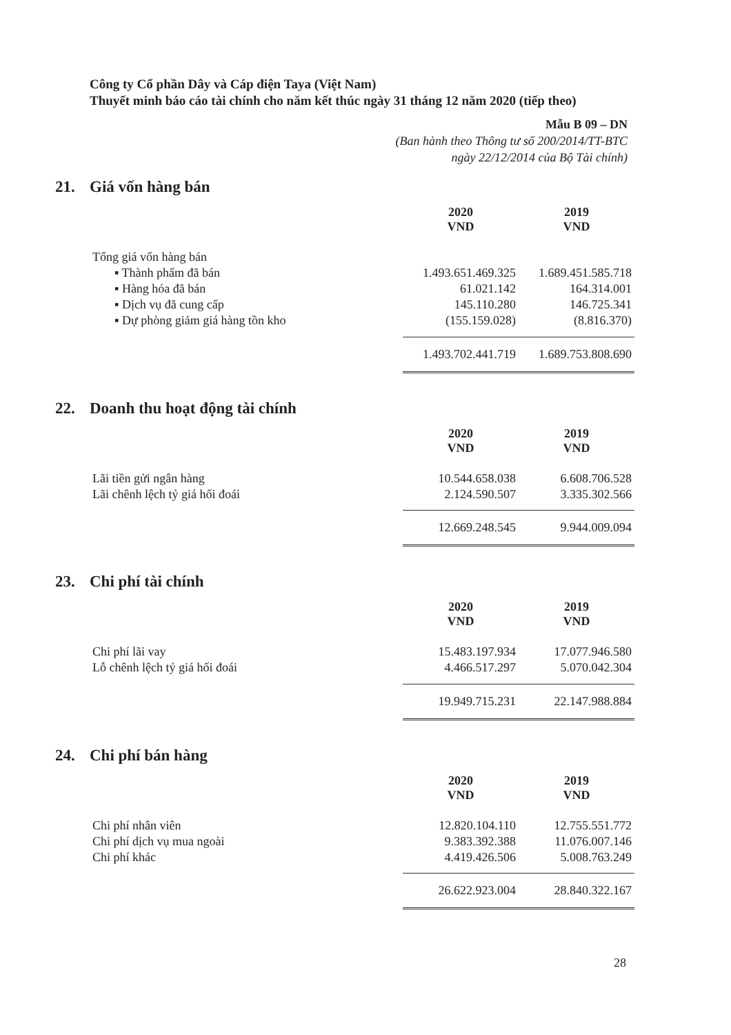Công ty Cổ phần Dây và Cáp điện Taya (Việt Nam)
Thuyết minh báo cáo tài chính cho năm kết thúc ngày 31 tháng 12 năm 2020 (tiếp theo)
Mẫu B 09 – DN
(Ban hành theo Thông tư số 200/2014/TT-BTC
ngày 22/12/2014 của Bộ Tài chính)
21. Giá vốn hàng bán
| | 2020 VND | 2019 VND |
| Tổng giá vốn hàng bán | | |
| ▪ Thành phẩm đã bán | 1.493.651.469.325 | 1.689.451.585.718 |
| ▪ Hàng hóa đã bán | 61.021.142 | 164.314.001 |
| ▪ Dịch vụ đã cung cấp | 145.110.280 | 146.725.341 |
| ▪ Dự phòng giảm giá hàng tồn kho | (155.159.028) | (8.816.370) |
| | 1.493.702.441.719 | 1.689.753.808.690 |
22. Doanh thu hoạt động tài chính
| | 2020 VND | 2019 VND |
| Lãi tiền gửi ngân hàng | 10.544.658.038 | 6.608.706.528 |
| Lãi chênh lệch tỷ giá hối đoái | 2.124.590.507 | 3.335.302.566 |
| | 12.669.248.545 | 9.944.009.094 |
23. Chi phí tài chính
| | 2020 VND | 2019 VND |
| Chi phí lãi vay | 15.483.197.934 | 17.077.946.580 |
| Lỗ chênh lệch tỷ giá hối đoái | 4.466.517.297 | 5.070.042.304 |
| | 19.949.715.231 | 22.147.988.884 |
24. Chi phí bán hàng
| | 2020 VND | 2019 VND |
| Chi phí nhân viên | 12.820.104.110 | 12.755.551.772 |
| Chi phí dịch vụ mua ngoài | 9.383.392.388 | 11.076.007.146 |
| Chi phí khác | 4.419.426.506 | 5.008.763.249 |
| | 26.622.923.004 | 28.840.322.167 |
28